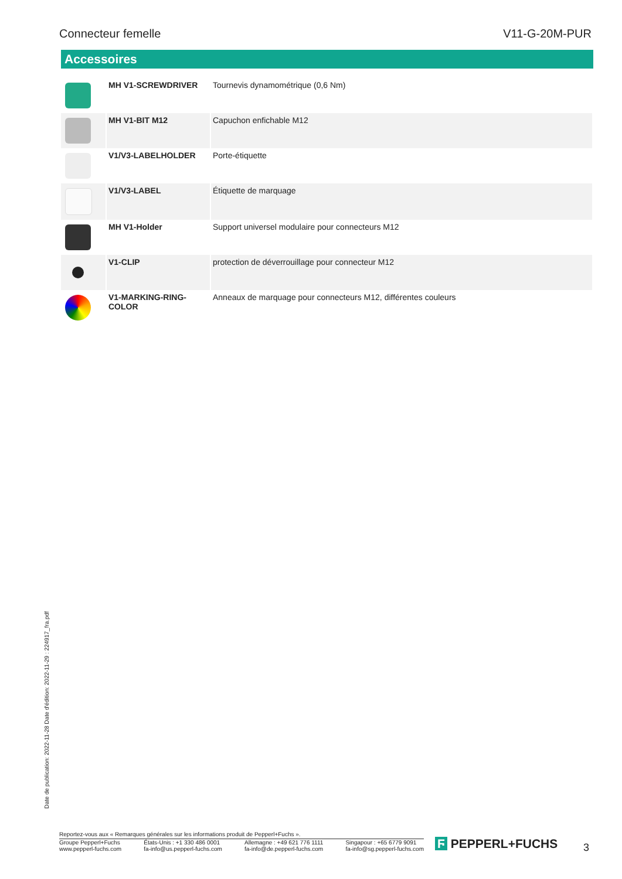Connecteur femelle V11-G-20M-PUR
Accessoires
| | MH V1-SCREWDRIVER | Tournevis dynamométrique (0,6 Nm) |
| | MH V1-BIT M12 | Capuchon enfichable M12 |
| | V1/V3-LABELHOLDER | Porte-étiquette |
| | V1/V3-LABEL | Étiquette de marquage |
| | MH V1-Holder | Support universel modulaire pour connecteurs M12 |
| | V1-CLIP | protection de déverrouillage pour connecteur M12 |
| | V1-MARKING-RING-COLOR | Anneaux de marquage pour connecteurs M12, différentes couleurs |
Date de publication: 2022-11-28 Date d'édition: 2022-11-29 : 224917_fra.pdf
Reportez-vous aux « Remarques générales sur les informations produit de Pepperl+Fuchs ».
Groupe Pepperl+Fuchs
www.pepperl-fuchs.com États-Unis : +1 330 486 0001
fa-info@us.pepperl-fuchs.com Allemagne : +49 621 776 1111
fa-info@de.pepperl-fuchs.com Singapour : +65 6779 9091
fa-info@sg.pepperl-fuchs.com
Ϝ PEPPERL+FUCHS 3